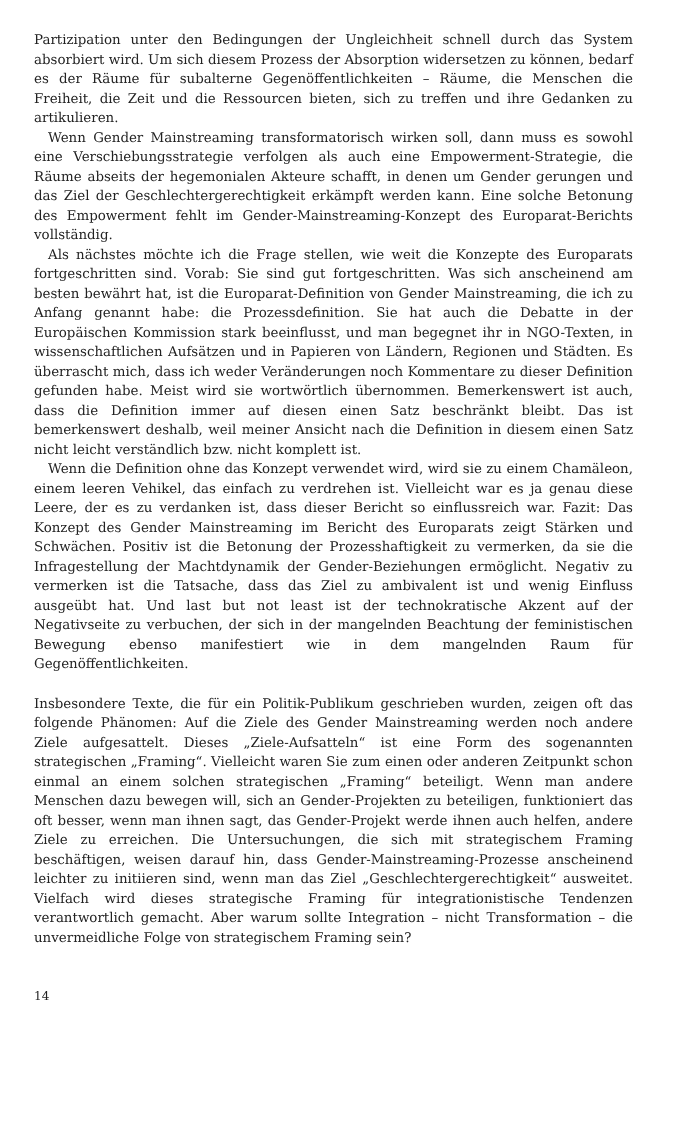Partizipation unter den Bedingungen der Ungleichheit schnell durch das System absorbiert wird. Um sich diesem Prozess der Absorption widersetzen zu können, bedarf es der Räume für subalterne Gegenöffentlichkeiten – Räume, die Menschen die Freiheit, die Zeit und die Ressourcen bieten, sich zu treffen und ihre Gedanken zu artikulieren.
Wenn Gender Mainstreaming transformatorisch wirken soll, dann muss es sowohl eine Verschiebungsstrategie verfolgen als auch eine Empowerment-Strategie, die Räume abseits der hegemonialen Akteure schafft, in denen um Gender gerungen und das Ziel der Geschlechtergerechtigkeit erkämpft werden kann. Eine solche Betonung des Empowerment fehlt im Gender-Mainstreaming-Konzept des Europarat-Berichts vollständig.
Als nächstes möchte ich die Frage stellen, wie weit die Konzepte des Europarats fortgeschritten sind. Vorab: Sie sind gut fortgeschritten. Was sich anscheinend am besten bewährt hat, ist die Europarat-Definition von Gender Mainstreaming, die ich zu Anfang genannt habe: die Prozessdefinition. Sie hat auch die Debatte in der Europäischen Kommission stark beeinflusst, und man begegnet ihr in NGO-Texten, in wissenschaftlichen Aufsätzen und in Papieren von Ländern, Regionen und Städten. Es überrascht mich, dass ich weder Veränderungen noch Kommentare zu dieser Definition gefunden habe. Meist wird sie wortwörtlich übernommen. Bemerkenswert ist auch, dass die Definition immer auf diesen einen Satz beschränkt bleibt. Das ist bemerkenswert deshalb, weil meiner Ansicht nach die Definition in diesem einen Satz nicht leicht verständlich bzw. nicht komplett ist.
Wenn die Definition ohne das Konzept verwendet wird, wird sie zu einem Chamäleon, einem leeren Vehikel, das einfach zu verdrehen ist. Vielleicht war es ja genau diese Leere, der es zu verdanken ist, dass dieser Bericht so einflussreich war. Fazit: Das Konzept des Gender Mainstreaming im Bericht des Europarats zeigt Stärken und Schwächen. Positiv ist die Betonung der Prozesshaftigkeit zu vermerken, da sie die Infragestellung der Machtdynamik der Gender-Beziehungen ermöglicht. Negativ zu vermerken ist die Tatsache, dass das Ziel zu ambivalent ist und wenig Einfluss ausgeübt hat. Und last but not least ist der technokratische Akzent auf der Negativseite zu verbuchen, der sich in der mangelnden Beachtung der feministischen Bewegung ebenso manifestiert wie in dem mangelnden Raum für Gegenöffentlichkeiten.
Insbesondere Texte, die für ein Politik-Publikum geschrieben wurden, zeigen oft das folgende Phänomen: Auf die Ziele des Gender Mainstreaming werden noch andere Ziele aufgesattelt. Dieses „Ziele-Aufsatteln“ ist eine Form des sogenannten strategischen „Framing“. Vielleicht waren Sie zum einen oder anderen Zeitpunkt schon einmal an einem solchen strategischen „Framing“ beteiligt. Wenn man andere Menschen dazu bewegen will, sich an Gender-Projekten zu beteiligen, funktioniert das oft besser, wenn man ihnen sagt, das Gender-Projekt werde ihnen auch helfen, andere Ziele zu erreichen. Die Untersuchungen, die sich mit strategischem Framing beschäftigen, weisen darauf hin, dass Gender-Mainstreaming-Prozesse anscheinend leichter zu initiieren sind, wenn man das Ziel „Geschlechtergerechtigkeit“ ausweitet. Vielfach wird dieses strategische Framing für integrationistische Tendenzen verantwortlich gemacht. Aber warum sollte Integration – nicht Transformation – die unvermeidliche Folge von strategischem Framing sein?
14